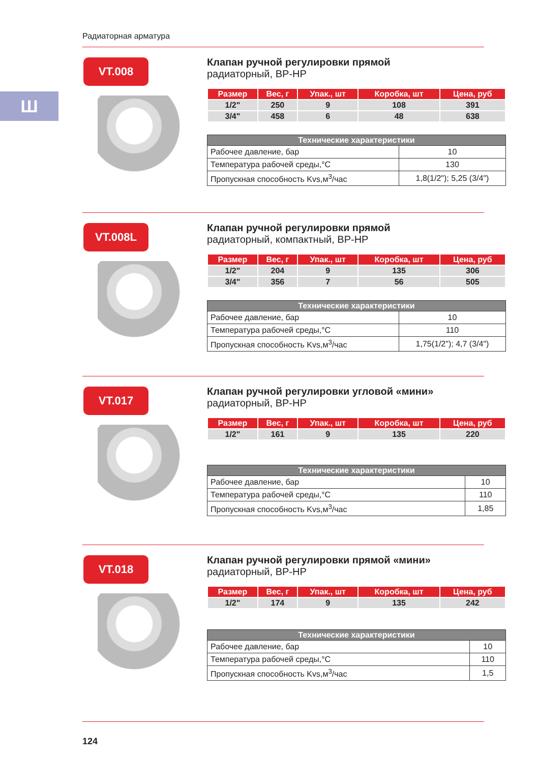Радиаторная арматура
Ш
VT.008
Клапан ручной регулировки прямой
радиаторный, ВР-НР
| Размер | Вес, г | Упак., шт | Коробка, шт | Цена, руб |
| --- | --- | --- | --- | --- |
| 1/2" | 250 | 9 | 108 | 391 |
| 3/4" | 458 | 6 | 48 | 638 |
| Технические характеристики | |
| --- | --- |
| Рабочее давление, бар | 10 |
| Температура рабочей среды,°С | 130 |
| Пропускная способность Kvs,м<sup>3</sup>/час | 1,8(1/2"); 5,25 (3/4") |
VT.008L
Клапан ручной регулировки прямой
радиаторный, компактный, ВР-НР
| Размер | Вес, г | Упак., шт | Коробка, шт | Цена, руб |
| --- | --- | --- | --- | --- |
| 1/2" | 204 | 9 | 135 | 306 |
| 3/4" | 356 | 7 | 56 | 505 |
| Технические характеристики | |
| --- | --- |
| Рабочее давление, бар | 10 |
| Температура рабочей среды,°С | 110 |
| Пропускная способность Kvs,м<sup>3</sup>/час | 1,75(1/2"); 4,7 (3/4") |
VT.017
Клапан ручной регулировки угловой «мини»
радиаторный, ВР-НР
| Размер | Вес, г | Упак., шт | Коробка, шт | Цена, руб |
| --- | --- | --- | --- | --- |
| 1/2" | 161 | 9 | 135 | 220 |
| Технические характеристики | |
| --- | --- |
| Рабочее давление, бар | 10 |
| Температура рабочей среды,°С | 110 |
| Пропускная способность Kvs,м<sup>3</sup>/час | 1,85 |
VT.018
Клапан ручной регулировки прямой «мини»
радиаторный, ВР-НР
| Размер | Вес, г | Упак., шт | Коробка, шт | Цена, руб |
| --- | --- | --- | --- | --- |
| 1/2" | 174 | 9 | 135 | 242 |
| Технические характеристики | |
| --- | --- |
| Рабочее давление, бар | 10 |
| Температура рабочей среды,°С | 110 |
| Пропускная способность Kvs,м<sup>3</sup>/час | 1,5 |
124